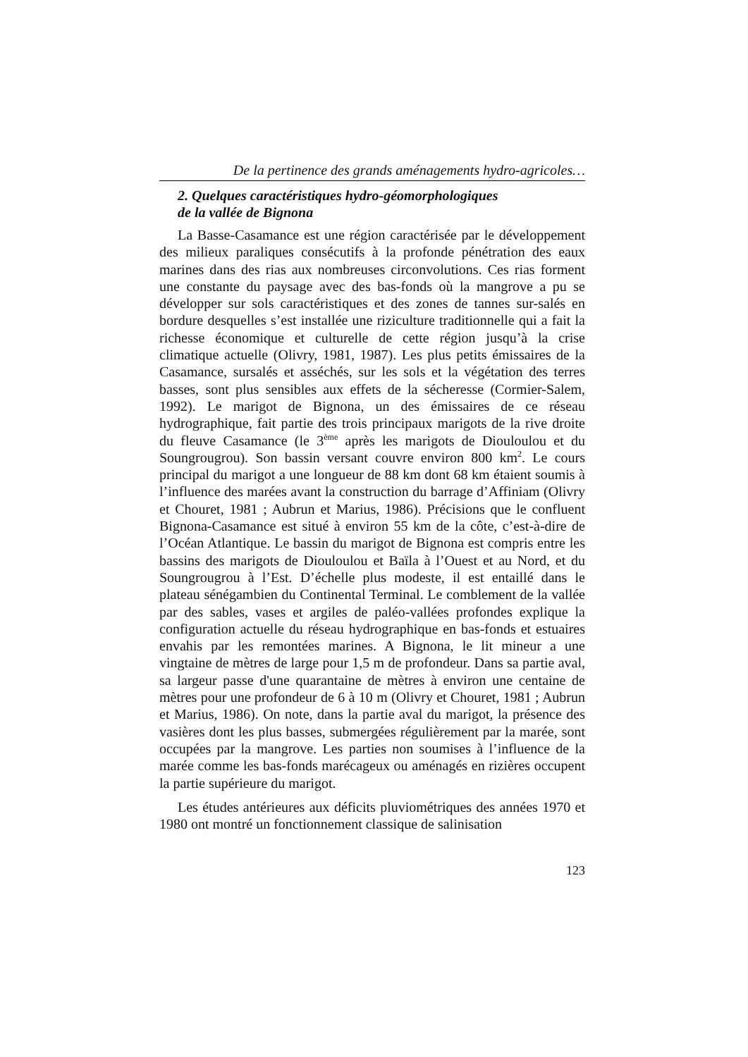De la pertinence des grands aménagements hydro-agricoles…
2. Quelques caractéristiques hydro-géomorphologiques
de la vallée de Bignona
La Basse-Casamance est une région caractérisée par le développement des milieux paraliques consécutifs à la profonde pénétration des eaux marines dans des rias aux nombreuses circonvolutions. Ces rias forment une constante du paysage avec des bas-fonds où la mangrove a pu se développer sur sols caractéristiques et des zones de tannes sur-salés en bordure desquelles s’est installée une riziculture traditionnelle qui a fait la richesse économique et culturelle de cette région jusqu’à la crise climatique actuelle (Olivry, 1981, 1987). Les plus petits émissaires de la Casamance, sursalés et asséchés, sur les sols et la végétation des terres basses, sont plus sensibles aux effets de la sécheresse (Cormier-Salem, 1992). Le marigot de Bignona, un des émissaires de ce réseau hydrographique, fait partie des trois principaux marigots de la rive droite du fleuve Casamance (le 3<sup>ème</sup> après les marigots de Diouloulou et du Soungrougrou). Son bassin versant couvre environ 800 km<sup>2</sup>. Le cours principal du marigot a une longueur de 88 km dont 68 km étaient soumis à l’influence des marées avant la construction du barrage d’Affiniam (Olivry et Chouret, 1981 ; Aubrun et Marius, 1986). Précisions que le confluent Bignona-Casamance est situé à environ 55 km de la côte, c’est-à-dire de l’Océan Atlantique. Le bassin du marigot de Bignona est compris entre les bassins des marigots de Diouloulou et Baïla à l’Ouest et au Nord, et du Soungrougrou à l’Est. D’échelle plus modeste, il est entaillé dans le plateau sénégambien du Continental Terminal. Le comblement de la vallée par des sables, vases et argiles de paléo-vallées profondes explique la configuration actuelle du réseau hydrographique en bas-fonds et estuaires envahis par les remontées marines. A Bignona, le lit mineur a une vingtaine de mètres de large pour 1,5 m de profondeur. Dans sa partie aval, sa largeur passe d'une quarantaine de mètres à environ une centaine de mètres pour une profondeur de 6 à 10 m (Olivry et Chouret, 1981 ; Aubrun et Marius, 1986). On note, dans la partie aval du marigot, la présence des vasières dont les plus basses, submergées régulièrement par la marée, sont occupées par la mangrove. Les parties non soumises à l’influence de la marée comme les bas-fonds marécageux ou aménagés en rizières occupent la partie supérieure du marigot.
Les études antérieures aux déficits pluviométriques des années 1970 et 1980 ont montré un fonctionnement classique de salinisation
123